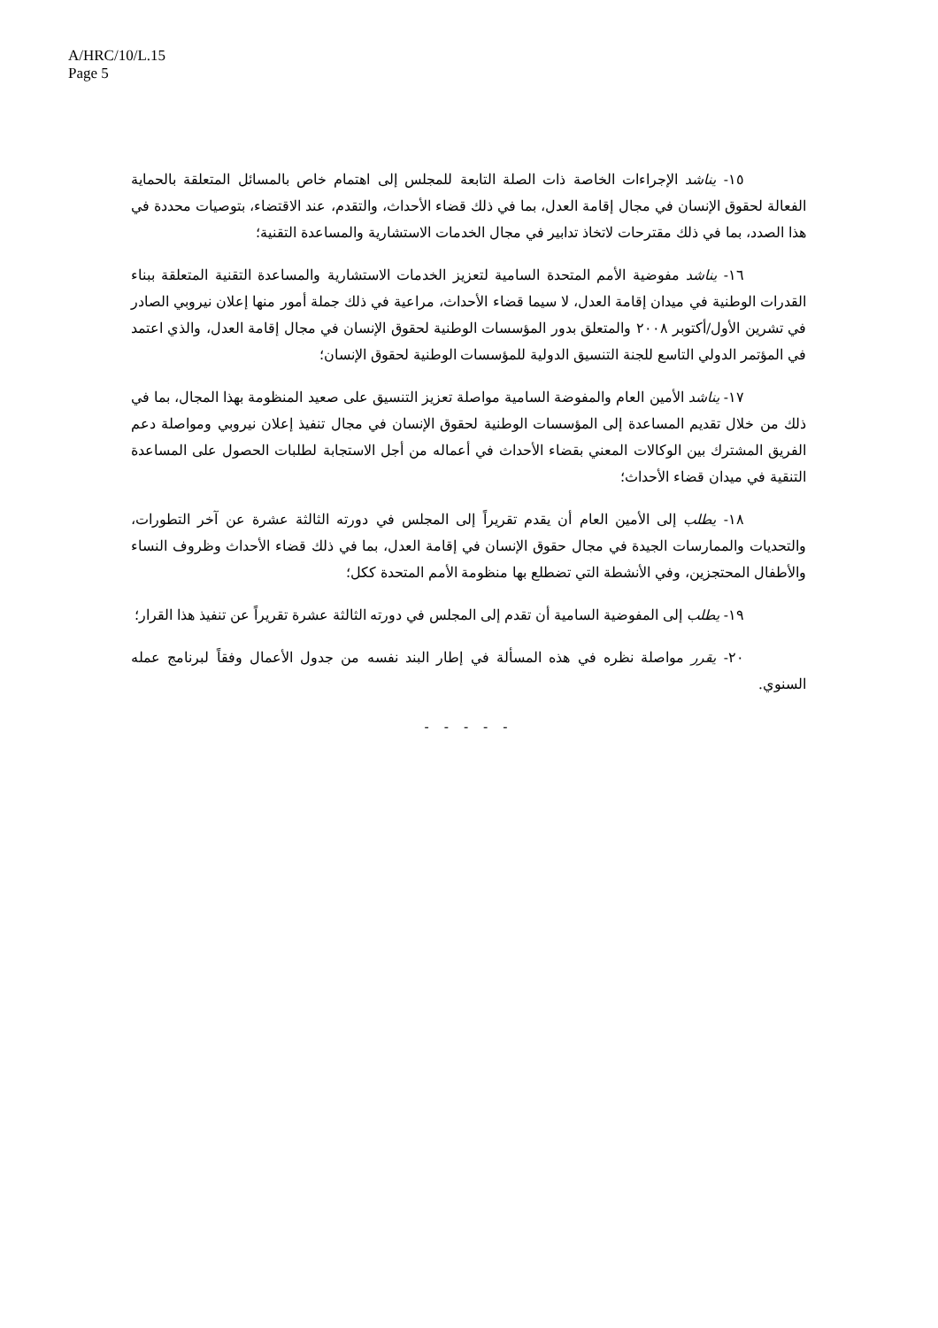A/HRC/10/L.15
Page 5
١٥- يناشد الإجراءات الخاصة ذات الصلة التابعة للمجلس إلى اهتمام خاص بالمسائل المتعلقة بالحماية الفعالة لحقوق الإنسان في مجال إقامة العدل، بما في ذلك قضاء الأحداث، والتقدم، عند الاقتضاء، بتوصيات محددة في هذا الصدد، بما في ذلك مقترحات لاتخاذ تدابير في مجال الخدمات الاستشارية والمساعدة التقنية؛
١٦- يناشد مفوضية الأمم المتحدة السامية لتعزيز الخدمات الاستشارية والمساعدة التقنية المتعلقة ببناء القدرات الوطنية في ميدان إقامة العدل، لا سيما قضاء الأحداث، مراعية في ذلك جملة أمور منها إعلان نيروبي الصادر في تشرين الأول/أكتوبر ٢٠٠٨ والمتعلق بدور المؤسسات الوطنية لحقوق الإنسان في مجال إقامة العدل، والذي اعتمد في المؤتمر الدولي التاسع للجنة التنسيق الدولية للمؤسسات الوطنية لحقوق الإنسان؛
١٧- يناشد الأمين العام والمفوضة السامية مواصلة تعزيز التنسيق على صعيد المنظومة بهذا المجال، بما في ذلك من خلال تقديم المساعدة إلى المؤسسات الوطنية لحقوق الإنسان في مجال تنفيذ إعلان نيروبي ومواصلة دعم الفريق المشترك بين الوكالات المعني بقضاء الأحداث في أعماله من أجل الاستجابة لطلبات الحصول على المساعدة التنقية في ميدان قضاء الأحداث؛
١٨- يطلب إلى الأمين العام أن يقدم تقريراً إلى المجلس في دورته الثالثة عشرة عن آخر التطورات، والتحديات والممارسات الجيدة في مجال حقوق الإنسان في إقامة العدل، بما في ذلك قضاء الأحداث وظروف النساء والأطفال المحتجزين، وفي الأنشطة التي تضطلع بها منظومة الأمم المتحدة ككل؛
١٩- يطلب إلى المفوضية السامية أن تقدم إلى المجلس في دورته الثالثة عشرة تقريراً عن تنفيذ هذا القرار؛
٢٠- يقرر مواصلة نظره في هذه المسألة في إطار البند نفسه من جدول الأعمال وفقاً لبرنامج عمله السنوي.
- - - - -